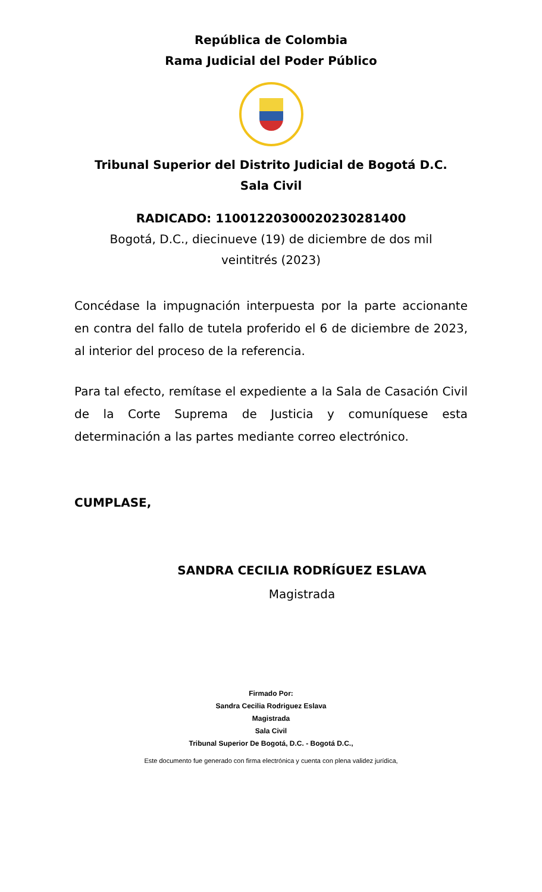República de Colombia
Rama Judicial del Poder Público
Tribunal Superior del Distrito Judicial de Bogotá D.C.
Sala Civil
RADICADO: 11001220300020230281400
Bogotá, D.C., diecinueve (19) de diciembre de dos mil
veintitrés (2023)
Concédase la impugnación interpuesta por la parte accionante en contra del fallo de tutela proferido el 6 de diciembre de 2023, al interior del proceso de la referencia.
Para tal efecto, remítase el expediente a la Sala de Casación Civil de la Corte Suprema de Justicia y comuníquese esta determinación a las partes mediante correo electrónico.
CUMPLASE,
SANDRA CECILIA RODRÍGUEZ ESLAVA
Magistrada
Firmado Por:
Sandra Cecilia Rodriguez Eslava
Magistrada
Sala Civil
Tribunal Superior De Bogotá, D.C. - Bogotá D.C.,
Este documento fue generado con firma electrónica y cuenta con plena validez jurídica,